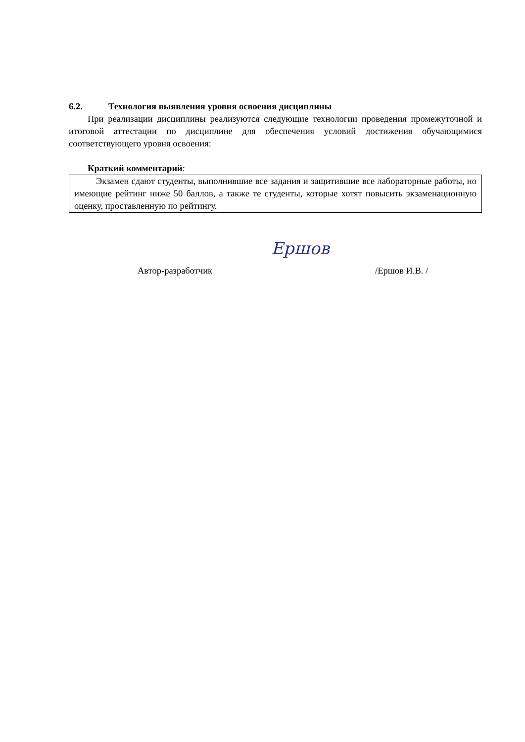6.2. Технология выявления уровня освоения дисциплины
При реализации дисциплины реализуются следующие технологии проведения промежуточной и итоговой аттестации по дисциплине для обеспечения условий достижения обучающимися соответствующего уровня освоения:
Краткий комментарий:
Экзамен сдают студенты, выполнившие все задания и защитившие все лабораторные работы, но имеющие рейтинг ниже 50 баллов, а также те студенты, которые хотят повысить экзаменационную оценку, проставленную по рейтингу.
Автор-разработчик
Ершов
/Ершов И.В. /